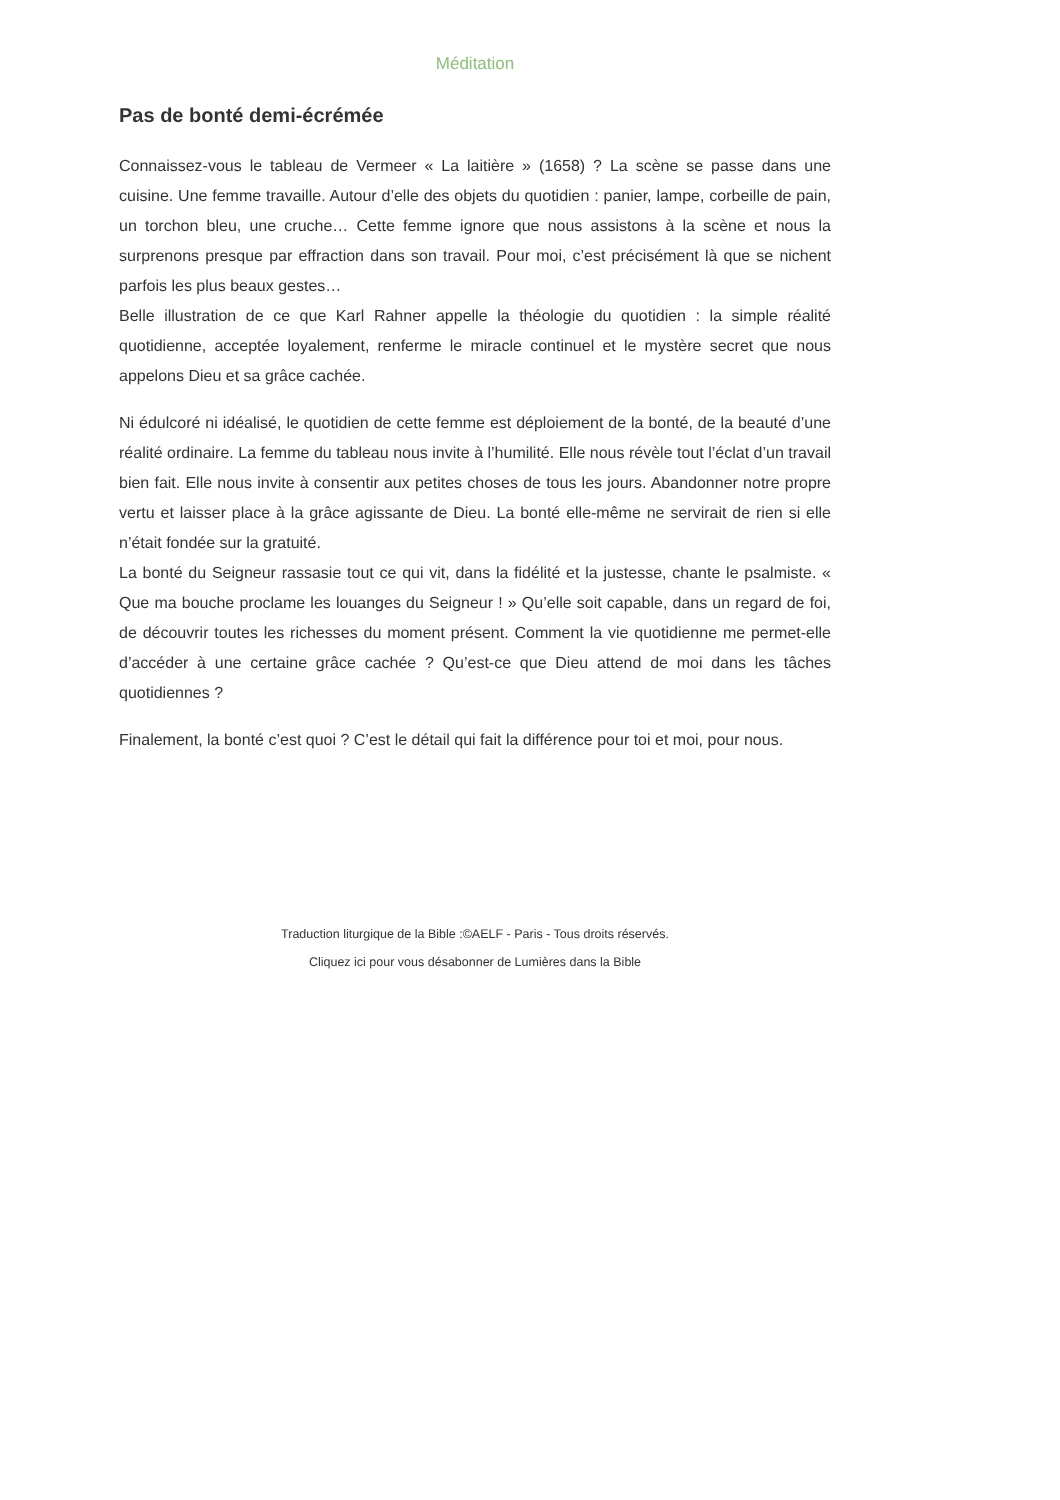Méditation
Pas de bonté demi-écrémée
Connaissez-vous le tableau de Vermeer « La laitière » (1658) ? La scène se passe dans une cuisine. Une femme travaille. Autour d’elle des objets du quotidien : panier, lampe, corbeille de pain, un torchon bleu, une cruche… Cette femme ignore que nous assistons à la scène et nous la surprenons presque par effraction dans son travail. Pour moi, c’est précisément là que se nichent parfois les plus beaux gestes…
Belle illustration de ce que Karl Rahner appelle la théologie du quotidien : la simple réalité quotidienne, acceptée loyalement, renferme le miracle continuel et le mystère secret que nous appelons Dieu et sa grâce cachée.
Ni édulcoré ni idéalisé, le quotidien de cette femme est déploiement de la bonté, de la beauté d’une réalité ordinaire. La femme du tableau nous invite à l’humilité. Elle nous révèle tout l’éclat d’un travail bien fait. Elle nous invite à consentir aux petites choses de tous les jours. Abandonner notre propre vertu et laisser place à la grâce agissante de Dieu. La bonté elle-même ne servirait de rien si elle n’était fondée sur la gratuité.
La bonté du Seigneur rassasie tout ce qui vit, dans la fidélité et la justesse, chante le psalmiste. « Que ma bouche proclame les louanges du Seigneur ! » Qu’elle soit capable, dans un regard de foi, de découvrir toutes les richesses du moment présent. Comment la vie quotidienne me permet-elle d’accéder à une certaine grâce cachée ? Qu’est-ce que Dieu attend de moi dans les tâches quotidiennes ?
Finalement, la bonté c’est quoi ? C’est le détail qui fait la différence pour toi et moi, pour nous.
Traduction liturgique de la Bible :©AELF - Paris - Tous droits réservés.
Cliquez ici pour vous désabonner de Lumières dans la Bible